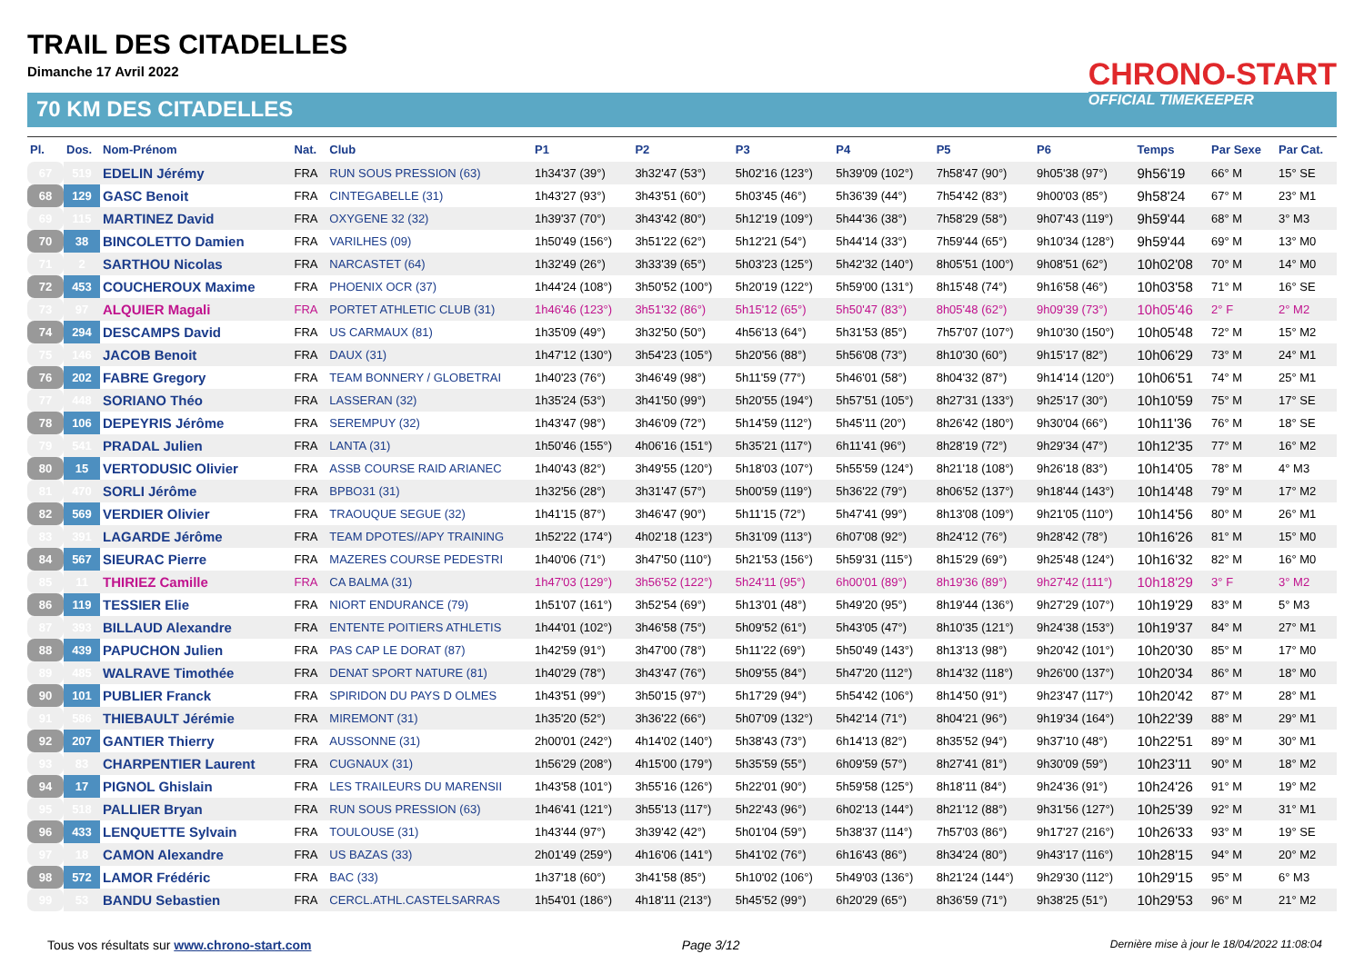TRAIL DES CITADELLES
Dimanche 17 Avril 2022
70 KM DES CITADELLES
CHRONO-START
OFFICIAL TIMEKEEPER
| Pl. | Dos. | Nom-Prénom | Nat. | Club | P1 | P2 | P3 | P4 | P5 | P6 | Temps | Par Sexe | Par Cat. |
| --- | --- | --- | --- | --- | --- | --- | --- | --- | --- | --- | --- | --- | --- |
| 67 | 519 | EDELIN Jérémy | FRA | RUN SOUS PRESSION (63) | 1h34'37 (39°) | 3h32'47 (53°) | 5h02'16 (123°) | 5h39'09 (102°) | 7h58'47 (90°) | 9h05'38 (97°) | 9h56'19 | 66° M | 15° SE |
| 68 | 129 | GASC Benoit | FRA | CINTEGABELLE (31) | 1h43'27 (93°) | 3h43'51 (60°) | 5h03'45 (46°) | 5h36'39 (44°) | 7h54'42 (83°) | 9h00'03 (85°) | 9h58'24 | 67° M | 23° M1 |
| 69 | 115 | MARTINEZ David | FRA | OXYGENE 32 (32) | 1h39'37 (70°) | 3h43'42 (80°) | 5h12'19 (109°) | 5h44'36 (38°) | 7h58'29 (58°) | 9h07'43 (119°) | 9h59'44 | 68° M | 3° M3 |
| 70 | 38 | BINCOLETTO Damien | FRA | VARILHES (09) | 1h50'49 (156°) | 3h51'22 (62°) | 5h12'21 (54°) | 5h44'14 (33°) | 7h59'44 (65°) | 9h10'34 (128°) | 9h59'44 | 69° M | 13° M0 |
| 71 | 2 | SARTHOU Nicolas | FRA | NARCASTET (64) | 1h32'49 (26°) | 3h33'39 (65°) | 5h03'23 (125°) | 5h42'32 (140°) | 8h05'51 (100°) | 9h08'51 (62°) | 10h02'08 | 70° M | 14° M0 |
| 72 | 453 | COUCHEROUX Maxime | FRA | PHOENIX OCR (37) | 1h44'24 (108°) | 3h50'52 (100°) | 5h20'19 (122°) | 5h59'00 (131°) | 8h15'48 (74°) | 9h16'58 (46°) | 10h03'58 | 71° M | 16° SE |
| 73 | 97 | ALQUIER Magali | FRA | PORTET ATHLETIC CLUB (31) | 1h46'46 (123°) | 3h51'32 (86°) | 5h15'12 (65°) | 5h50'47 (83°) | 8h05'48 (62°) | 9h09'39 (73°) | 10h05'46 | 2° F | 2° M2 |
| 74 | 294 | DESCAMPS David | FRA | US CARMAUX (81) | 1h35'09 (49°) | 3h32'50 (50°) | 4h56'13 (64°) | 5h31'53 (85°) | 7h57'07 (107°) | 9h10'30 (150°) | 10h05'48 | 72° M | 15° M2 |
| 75 | 146 | JACOB Benoit | FRA | DAUX (31) | 1h47'12 (130°) | 3h54'23 (105°) | 5h20'56 (88°) | 5h56'08 (73°) | 8h10'30 (60°) | 9h15'17 (82°) | 10h06'29 | 73° M | 24° M1 |
| 76 | 202 | FABRE Gregory | FRA | TEAM BONNERY / GLOBETRAI | 1h40'23 (76°) | 3h46'49 (98°) | 5h11'59 (77°) | 5h46'01 (58°) | 8h04'32 (87°) | 9h14'14 (120°) | 10h06'51 | 74° M | 25° M1 |
| 77 | 448 | SORIANO Théo | FRA | LASSERAN (32) | 1h35'24 (53°) | 3h41'50 (99°) | 5h20'55 (194°) | 5h57'51 (105°) | 8h27'31 (133°) | 9h25'17 (30°) | 10h10'59 | 75° M | 17° SE |
| 78 | 106 | DEPEYRIS Jérôme | FRA | SEREMPUY (32) | 1h43'47 (98°) | 3h46'09 (72°) | 5h14'59 (112°) | 5h45'11 (20°) | 8h26'42 (180°) | 9h30'04 (66°) | 10h11'36 | 76° M | 18° SE |
| 79 | 541 | PRADAL Julien | FRA | LANTA (31) | 1h50'46 (155°) | 4h06'16 (151°) | 5h35'21 (117°) | 6h11'41 (96°) | 8h28'19 (72°) | 9h29'34 (47°) | 10h12'35 | 77° M | 16° M2 |
| 80 | 15 | VERTODUSIC Olivier | FRA | ASSB COURSE RAID ARIANEC | 1h40'43 (82°) | 3h49'55 (120°) | 5h18'03 (107°) | 5h55'59 (124°) | 8h21'18 (108°) | 9h26'18 (83°) | 10h14'05 | 78° M | 4° M3 |
| 81 | 470 | SORLI Jérôme | FRA | BPBO31 (31) | 1h32'56 (28°) | 3h31'47 (57°) | 5h00'59 (119°) | 5h36'22 (79°) | 8h06'52 (137°) | 9h18'44 (143°) | 10h14'48 | 79° M | 17° M2 |
| 82 | 569 | VERDIER Olivier | FRA | TRAOUQUE SEGUE (32) | 1h41'15 (87°) | 3h46'47 (90°) | 5h11'15 (72°) | 5h47'41 (99°) | 8h13'08 (109°) | 9h21'05 (110°) | 10h14'56 | 80° M | 26° M1 |
| 83 | 391 | LAGARDE Jérôme | FRA | TEAM DPOTES//APY TRAINING | 1h52'22 (174°) | 4h02'18 (123°) | 5h31'09 (113°) | 6h07'08 (92°) | 8h24'12 (76°) | 9h28'42 (78°) | 10h16'26 | 81° M | 15° M0 |
| 84 | 567 | SIEURAC Pierre | FRA | MAZERES COURSE PEDESTRI | 1h40'06 (71°) | 3h47'50 (110°) | 5h21'53 (156°) | 5h59'31 (115°) | 8h15'29 (69°) | 9h25'48 (124°) | 10h16'32 | 82° M | 16° M0 |
| 85 | 11 | THIRIEZ Camille | FRA | CA BALMA (31) | 1h47'03 (129°) | 3h56'52 (122°) | 5h24'11 (95°) | 6h00'01 (89°) | 8h19'36 (89°) | 9h27'42 (111°) | 10h18'29 | 3° F | 3° M2 |
| 86 | 119 | TESSIER Elie | FRA | NIORT ENDURANCE (79) | 1h51'07 (161°) | 3h52'54 (69°) | 5h13'01 (48°) | 5h49'20 (95°) | 8h19'44 (136°) | 9h27'29 (107°) | 10h19'29 | 83° M | 5° M3 |
| 87 | 393 | BILLAUD Alexandre | FRA | ENTENTE POITIERS ATHLETIS | 1h44'01 (102°) | 3h46'58 (75°) | 5h09'52 (61°) | 5h43'05 (47°) | 8h10'35 (121°) | 9h24'38 (153°) | 10h19'37 | 84° M | 27° M1 |
| 88 | 439 | PAPUCHON Julien | FRA | PAS CAP LE DORAT (87) | 1h42'59 (91°) | 3h47'00 (78°) | 5h11'22 (69°) | 5h50'49 (143°) | 8h13'13 (98°) | 9h20'42 (101°) | 10h20'30 | 85° M | 17° M0 |
| 89 | 485 | WALRAVE Timothée | FRA | DENAT SPORT NATURE (81) | 1h40'29 (78°) | 3h43'47 (76°) | 5h09'55 (84°) | 5h47'20 (112°) | 8h14'32 (118°) | 9h26'00 (137°) | 10h20'34 | 86° M | 18° M0 |
| 90 | 101 | PUBLIER Franck | FRA | SPIRIDON DU PAYS D OLMES | 1h43'51 (99°) | 3h50'15 (97°) | 5h17'29 (94°) | 5h54'42 (106°) | 8h14'50 (91°) | 9h23'47 (117°) | 10h20'42 | 87° M | 28° M1 |
| 91 | 586 | THIEBAULT Jérémie | FRA | MIREMONT (31) | 1h35'20 (52°) | 3h36'22 (66°) | 5h07'09 (132°) | 5h42'14 (71°) | 8h04'21 (96°) | 9h19'34 (164°) | 10h22'39 | 88° M | 29° M1 |
| 92 | 207 | GANTIER Thierry | FRA | AUSSONNE (31) | 2h00'01 (242°) | 4h14'02 (140°) | 5h38'43 (73°) | 6h14'13 (82°) | 8h35'52 (94°) | 9h37'10 (48°) | 10h22'51 | 89° M | 30° M1 |
| 93 | 83 | CHARPENTIER Laurent | FRA | CUGNAUX (31) | 1h56'29 (208°) | 4h15'00 (179°) | 5h35'59 (55°) | 6h09'59 (57°) | 8h27'41 (81°) | 9h30'09 (59°) | 10h23'11 | 90° M | 18° M2 |
| 94 | 17 | PIGNOL Ghislain | FRA | LES TRAILEURS DU MARENSII | 1h43'58 (101°) | 3h55'16 (126°) | 5h22'01 (90°) | 5h59'58 (125°) | 8h18'11 (84°) | 9h24'36 (91°) | 10h24'26 | 91° M | 19° M2 |
| 95 | 518 | PALLIER Bryan | FRA | RUN SOUS PRESSION (63) | 1h46'41 (121°) | 3h55'13 (117°) | 5h22'43 (96°) | 6h02'13 (144°) | 8h21'12 (88°) | 9h31'56 (127°) | 10h25'39 | 92° M | 31° M1 |
| 96 | 433 | LENQUETTE Sylvain | FRA | TOULOUSE (31) | 1h43'44 (97°) | 3h39'42 (42°) | 5h01'04 (59°) | 5h38'37 (114°) | 7h57'03 (86°) | 9h17'27 (216°) | 10h26'33 | 93° M | 19° SE |
| 97 | 18 | CAMON Alexandre | FRA | US BAZAS (33) | 2h01'49 (259°) | 4h16'06 (141°) | 5h41'02 (76°) | 6h16'43 (86°) | 8h34'24 (80°) | 9h43'17 (116°) | 10h28'15 | 94° M | 20° M2 |
| 98 | 572 | LAMOR Frédéric | FRA | BAC (33) | 1h37'18 (60°) | 3h41'58 (85°) | 5h10'02 (106°) | 5h49'03 (136°) | 8h21'24 (144°) | 9h29'30 (112°) | 10h29'15 | 95° M | 6° M3 |
| 99 | 53 | BANDU Sebastien | FRA | CERCL.ATHL.CASTELSARRAS | 1h54'01 (186°) | 4h18'11 (213°) | 5h45'52 (99°) | 6h20'29 (65°) | 8h36'59 (71°) | 9h38'25 (51°) | 10h29'53 | 96° M | 21° M2 |
Tous vos résultats sur www.chrono-start.com Page 3/12 Dernière mise à jour le 18/04/2022 11:08:04